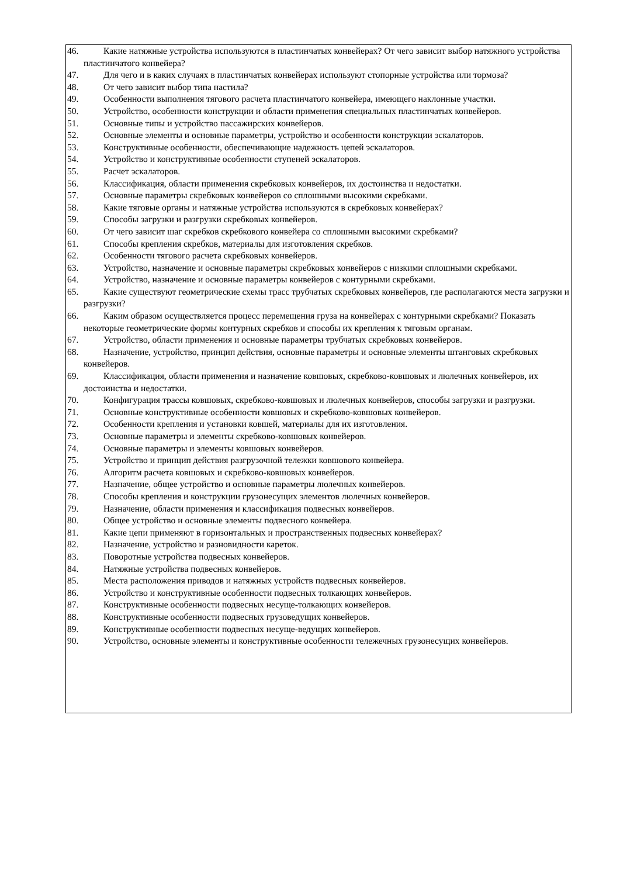46. Какие натяжные устройства используются в пластинчатых конвейерах? От чего зависит выбор натяжного устройства пластинчатого конвейера?
47. Для чего и в каких случаях в пластинчатых конвейерах используют стопорные устройства или тормоза?
48. От чего зависит выбор типа настила?
49. Особенности выполнения тягового расчета пластинчатого конвейера, имеющего наклонные участки.
50. Устройство, особенности конструкции и области применения специальных пластинчатых конвейеров.
51. Основные типы и устройство пассажирских конвейеров.
52. Основные элементы и основные параметры, устройство и особенности конструкции эскалаторов.
53. Конструктивные особенности, обеспечивающие надежность цепей эскалаторов.
54. Устройство и конструктивные особенности ступеней эскалаторов.
55. Расчет эскалаторов.
56. Классификация, области применения скребковых конвейеров, их достоинства и недостатки.
57. Основные параметры скребковых конвейеров со сплошными высокими скребками.
58. Какие тяговые органы и натяжные устройства используются в скребковых конвейерах?
59. Способы загрузки и разгрузки скребковых конвейеров.
60. От чего зависит шаг скребков скребкового конвейера со сплошными высокими скребками?
61. Способы крепления скребков, материалы для изготовления скребков.
62. Особенности тягового расчета скребковых конвейеров.
63. Устройство, назначение и основные параметры скребковых конвейеров с низкими сплошными скребками.
64. Устройство, назначение и основные параметры конвейеров с контурными скребками.
65. Какие существуют геометрические схемы трасс трубчатых скребковых конвейеров, где располагаются места загрузки и разгрузки?
66. Каким образом осуществляется процесс перемещения груза на конвейерах с контурными скребками? Показать некоторые геометрические формы контурных скребков и способы их крепления к тяговым органам.
67. Устройство, области применения и основные параметры трубчатых скребковых конвейеров.
68. Назначение, устройство, принцип действия, основные параметры и основные элементы штанговых скребковых конвейеров.
69. Классификация, области применения и назначение ковшовых, скребково-ковшовых и люлечных конвейеров, их достоинства и недостатки.
70. Конфигурация трассы ковшовых, скребково-ковшовых и люлечных конвейеров, способы загрузки и разгрузки.
71. Основные конструктивные особенности ковшовых и скребково-ковшовых конвейеров.
72. Особенности крепления и установки ковшей, материалы для их изготовления.
73. Основные параметры и элементы скребково-ковшовых конвейеров.
74. Основные параметры и элементы ковшовых конвейеров.
75. Устройство и принцип действия разгрузочной тележки ковшового конвейера.
76. Алгоритм расчета ковшовых и скребково-ковшовых конвейеров.
77. Назначение, общее устройство и основные параметры люлечных конвейеров.
78. Способы крепления и конструкции грузонесущих элементов люлечных конвейеров.
79. Назначение, области применения и классификация подвесных конвейеров.
80. Общее устройство и основные элементы подвесного конвейера.
81. Какие цепи применяют в горизонтальных и пространственных подвесных конвейерах?
82. Назначение, устройство и разновидности кареток.
83. Поворотные устройства подвесных конвейеров.
84. Натяжные устройства подвесных конвейеров.
85. Места расположения приводов и натяжных устройств подвесных конвейеров.
86. Устройство и конструктивные особенности подвесных толкающих конвейеров.
87. Конструктивные особенности подвесных несуще-толкающих конвейеров.
88. Конструктивные особенности подвесных грузоведущих конвейеров.
89. Конструктивные особенности подвесных несуще-ведущих конвейеров.
90. Устройство, основные элементы и конструктивные особенности тележечных грузонесущих конвейеров.